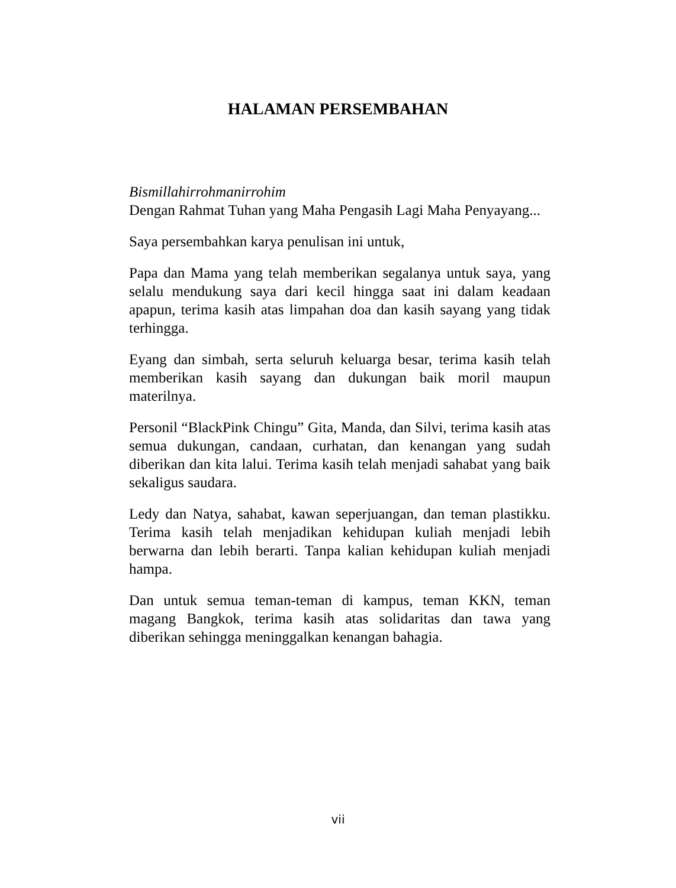HALAMAN PERSEMBAHAN
Bismillahirrohmanirrohim
Dengan Rahmat Tuhan yang Maha Pengasih Lagi Maha Penyayang...
Saya persembahkan karya penulisan ini untuk,
Papa dan Mama yang telah memberikan segalanya untuk saya, yang selalu mendukung saya dari kecil hingga saat ini dalam keadaan apapun, terima kasih atas limpahan doa dan kasih sayang yang tidak terhingga.
Eyang dan simbah, serta seluruh keluarga besar, terima kasih telah memberikan kasih sayang dan dukungan baik moril maupun materilnya.
Personil “BlackPink Chingu” Gita, Manda, dan Silvi, terima kasih atas semua dukungan, candaan, curhatan, dan kenangan yang sudah diberikan dan kita lalui. Terima kasih telah menjadi sahabat yang baik sekaligus saudara.
Ledy dan Natya, sahabat, kawan seperjuangan, dan teman plastikku. Terima kasih telah menjadikan kehidupan kuliah menjadi lebih berwarna dan lebih berarti. Tanpa kalian kehidupan kuliah menjadi hampa.
Dan untuk semua teman-teman di kampus, teman KKN, teman magang Bangkok, terima kasih atas solidaritas dan tawa yang diberikan sehingga meninggalkan kenangan bahagia.
vii